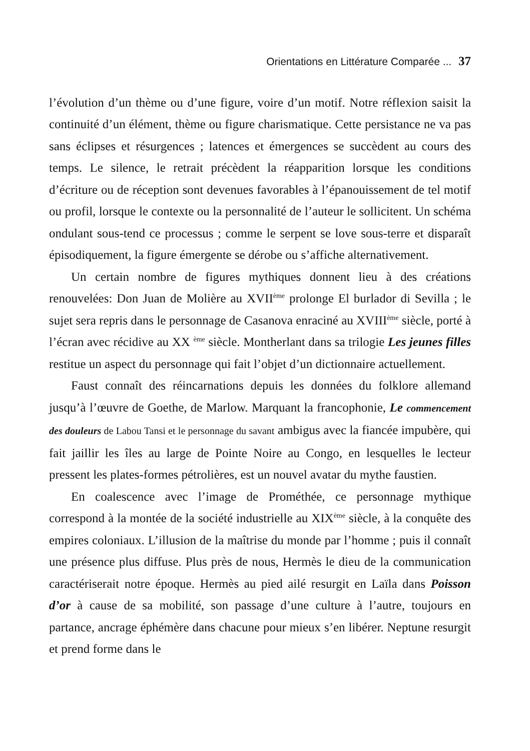Orientations en Littérature Comparée ... 37
l’évolution d’un thème ou d’une figure, voire d’un motif. Notre réflexion saisit la continuité d’un élément, thème ou figure charismatique. Cette persistance ne va pas sans éclipses et résurgences ; latences et émergences se succèdent au cours des temps. Le silence, le retrait précèdent la réapparition lorsque les conditions d’écriture ou de réception sont devenues favorables à l’épanouissement de tel motif ou profil, lorsque le contexte ou la personnalité de l’auteur le sollicitent. Un schéma ondulant sous-tend ce processus ; comme le serpent se love sous-terre et disparaît épisodiquement, la figure émergente se dérobe ou s’affiche alternativement.
Un certain nombre de figures mythiques donnent lieu à des créations renouvelées: Don Juan de Molière au XVII<sup>ème</sup> prolonge El burlador di Sevilla ; le sujet sera repris dans le personnage de Casanova enraciné au XVIII<sup>ème</sup> siècle, porté à l’écran avec récidive au XX <sup>ème</sup> siècle. Montherlant dans sa trilogie Les jeunes filles restitue un aspect du personnage qui fait l’objet d’un dictionnaire actuellement.
Faust connaît des réincarnations depuis les données du folklore allemand jusqu’à l’œuvre de Goethe, de Marlow. Marquant la francophonie, Le commencement des douleurs de Labou Tansi et le personnage du savant ambigus avec la fiancée impubère, qui fait jaillir les îles au large de Pointe Noire au Congo, en lesquelles le lecteur pressent les plates-formes pétrolières, est un nouvel avatar du mythe faustien.
En coalescence avec l’image de Prométhée, ce personnage mythique correspond à la montée de la société industrielle au XIX<sup>ème</sup> siècle, à la conquête des empires coloniaux. L’illusion de la maîtrise du monde par l’homme ; puis il connaît une présence plus diffuse. Plus près de nous, Hermès le dieu de la communication caractériserait notre époque. Hermès au pied ailé resurgit en Laïla dans Poisson d’or à cause de sa mobilité, son passage d’une culture à l’autre, toujours en partance, ancrage éphémère dans chacune pour mieux s’en libérer. Neptune resurgit et prend forme dans le